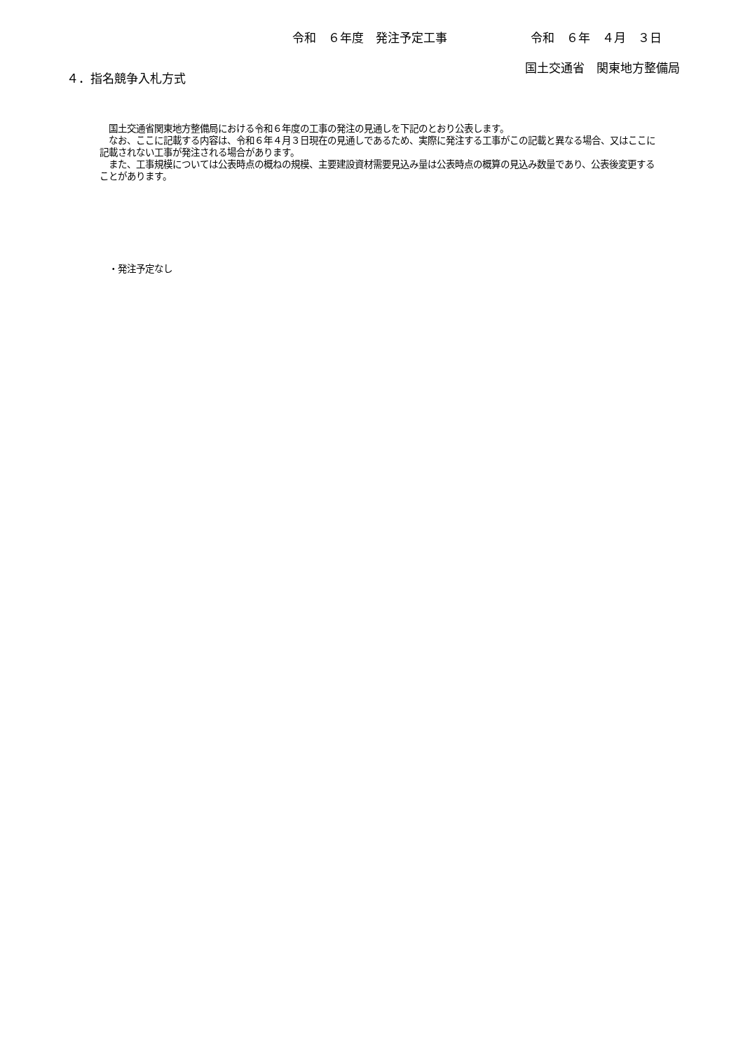令和　６年度　発注予定工事 令和　６年　４月　３日
国土交通省　関東地方整備局
４．指名競争入札方式
　国土交通省関東地方整備局における令和６年度の工事の発注の見通しを下記のとおり公表します。
　なお、ここに記載する内容は、令和６年４月３日現在の見通しであるため、実際に発注する工事がこの記載と異なる場合、又はここに記載されない工事が発注される場合があります。
　また、工事規模については公表時点の概ねの規模、主要建設資材需要見込み量は公表時点の概算の見込み数量であり、公表後変更することがあります。
・発注予定なし